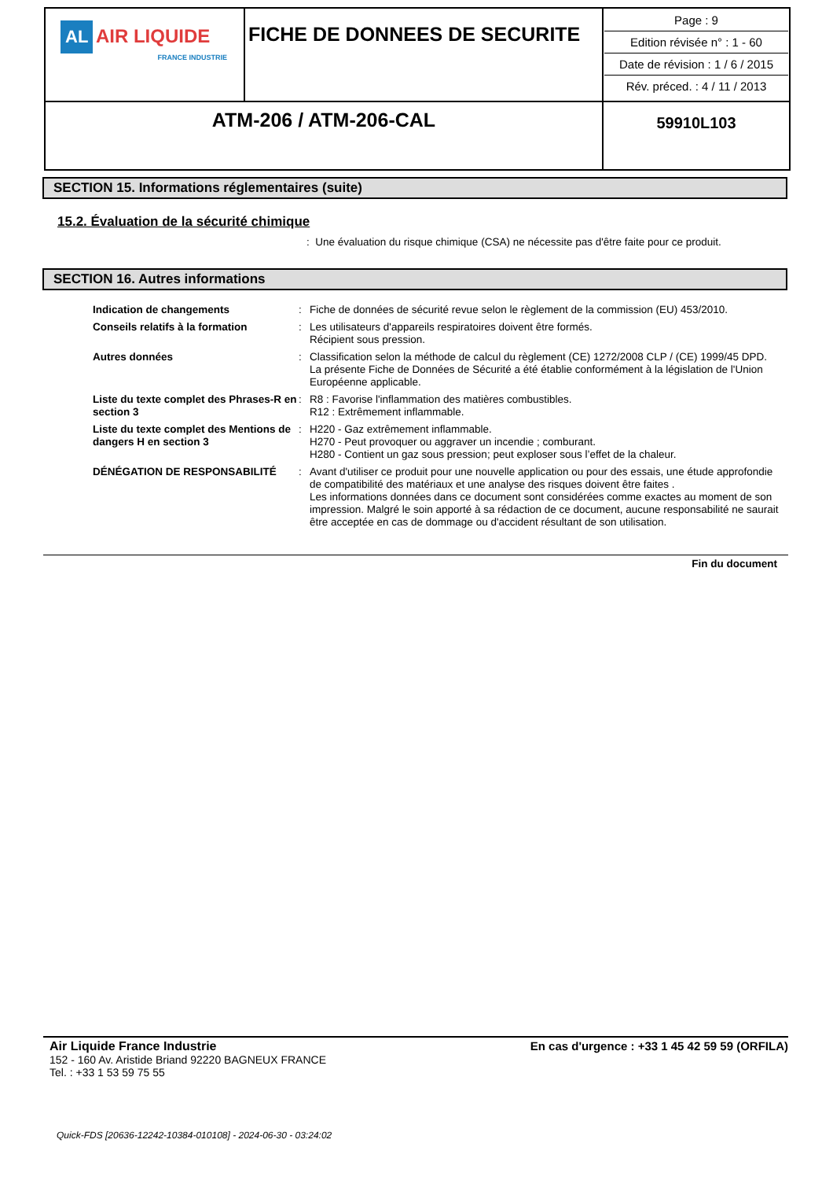| AL AIR LIQUIDE FRANCE INDUSTRIE | FICHE DE DONNEES DE SECURITE | Page : 9 Edition révisée n° : 1 - 60 Date de révision : 1 / 6 / 2015 Rév. préced. : 4 / 11 / 2013 |
| ATM-206 / ATM-206-CAL | | 59910L103 |
SECTION 15. Informations réglementaires (suite)
15.2. Évaluation de la sécurité chimique
: Une évaluation du risque chimique (CSA) ne nécessite pas d'être faite pour ce produit.
SECTION 16. Autres informations
| Indication de changements | : | Fiche de données de sécurité revue selon le règlement de la commission (EU) 453/2010. |
| Conseils relatifs à la formation | : | Les utilisateurs d'appareils respiratoires doivent être formés. Récipient sous pression. |
| Autres données | : | Classification selon la méthode de calcul du règlement (CE) 1272/2008 CLP / (CE) 1999/45 DPD. La présente Fiche de Données de Sécurité a été établie conformément à la législation de l'Union Européenne applicable. |
| Liste du texte complet des Phrases-R en section 3 | : | R8 : Favorise l'inflammation des matières combustibles. R12 : Extrêmement inflammable. |
| Liste du texte complet des Mentions de dangers H en section 3 | : | H220 - Gaz extrêmement inflammable. H270 - Peut provoquer ou aggraver un incendie ; comburant. H280 - Contient un gaz sous pression; peut exploser sous l’effet de la chaleur. |
| DÉNÉGATION DE RESPONSABILITÉ | : | Avant d'utiliser ce produit pour une nouvelle application ou pour des essais, une étude approfondie de compatibilité des matériaux et une analyse des risques doivent être faites . Les informations données dans ce document sont considérées comme exactes au moment de son impression. Malgré le soin apporté à sa rédaction de ce document, aucune responsabilité ne saurait être acceptée en cas de dommage ou d'accident résultant de son utilisation. |
Fin du document
En cas d'urgence : +33 1 45 42 59 59 (ORFILA)
Air Liquide France Industrie
152 - 160 Av. Aristide Briand 92220 BAGNEUX FRANCE
Tel. : +33 1 53 59 75 55
Quick-FDS [20636-12242-10384-010108] - 2024-06-30 - 03:24:02